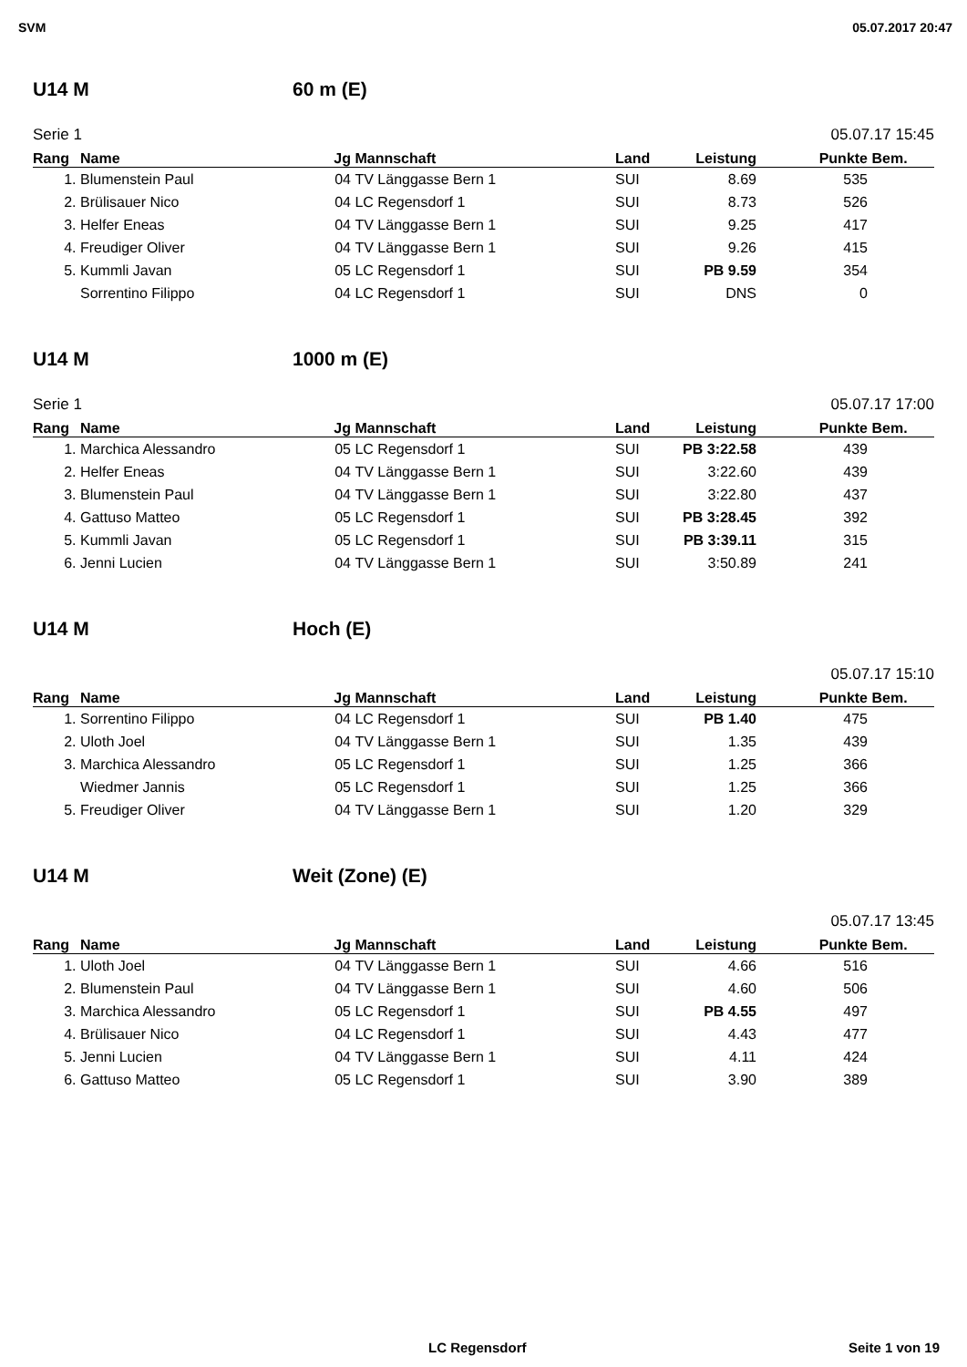SVM 05.07.2017 20:47
U14 M 60 m (E)
Serie 1 05.07.17 15:45
| Rang | Name | Jg | Mannschaft | Land | Leistung | Punkte | Bem. |
| --- | --- | --- | --- | --- | --- | --- | --- |
| 1. | Blumenstein Paul | 04 | TV Länggasse Bern 1 | SUI | 8.69 | 535 | |
| 2. | Brülisauer Nico | 04 | LC Regensdorf 1 | SUI | 8.73 | 526 | |
| 3. | Helfer Eneas | 04 | TV Länggasse Bern 1 | SUI | 9.25 | 417 | |
| 4. | Freudiger Oliver | 04 | TV Länggasse Bern 1 | SUI | 9.26 | 415 | |
| 5. | Kummli Javan | 05 | LC Regensdorf 1 | SUI | PB 9.59 | 354 | |
| | Sorrentino Filippo | 04 | LC Regensdorf 1 | SUI | DNS | 0 | |
U14 M 1000 m (E)
Serie 1 05.07.17 17:00
| Rang | Name | Jg | Mannschaft | Land | Leistung | Punkte | Bem. |
| --- | --- | --- | --- | --- | --- | --- | --- |
| 1. | Marchica Alessandro | 05 | LC Regensdorf 1 | SUI | PB 3:22.58 | 439 | |
| 2. | Helfer Eneas | 04 | TV Länggasse Bern 1 | SUI | 3:22.60 | 439 | |
| 3. | Blumenstein Paul | 04 | TV Länggasse Bern 1 | SUI | 3:22.80 | 437 | |
| 4. | Gattuso Matteo | 05 | LC Regensdorf 1 | SUI | PB 3:28.45 | 392 | |
| 5. | Kummli Javan | 05 | LC Regensdorf 1 | SUI | PB 3:39.11 | 315 | |
| 6. | Jenni Lucien | 04 | TV Länggasse Bern 1 | SUI | 3:50.89 | 241 | |
U14 M Hoch (E)
05.07.17 15:10
| Rang | Name | Jg | Mannschaft | Land | Leistung | Punkte | Bem. |
| --- | --- | --- | --- | --- | --- | --- | --- |
| 1. | Sorrentino Filippo | 04 | LC Regensdorf 1 | SUI | PB 1.40 | 475 | |
| 2. | Uloth Joel | 04 | TV Länggasse Bern 1 | SUI | 1.35 | 439 | |
| 3. | Marchica Alessandro | 05 | LC Regensdorf 1 | SUI | 1.25 | 366 | |
| | Wiedmer Jannis | 05 | LC Regensdorf 1 | SUI | 1.25 | 366 | |
| 5. | Freudiger Oliver | 04 | TV Länggasse Bern 1 | SUI | 1.20 | 329 | |
U14 M Weit (Zone) (E)
05.07.17 13:45
| Rang | Name | Jg | Mannschaft | Land | Leistung | Punkte | Bem. |
| --- | --- | --- | --- | --- | --- | --- | --- |
| 1. | Uloth Joel | 04 | TV Länggasse Bern 1 | SUI | 4.66 | 516 | |
| 2. | Blumenstein Paul | 04 | TV Länggasse Bern 1 | SUI | 4.60 | 506 | |
| 3. | Marchica Alessandro | 05 | LC Regensdorf 1 | SUI | PB 4.55 | 497 | |
| 4. | Brülisauer Nico | 04 | LC Regensdorf 1 | SUI | 4.43 | 477 | |
| 5. | Jenni Lucien | 04 | TV Länggasse Bern 1 | SUI | 4.11 | 424 | |
| 6. | Gattuso Matteo | 05 | LC Regensdorf 1 | SUI | 3.90 | 389 | |
LC Regensdorf Seite 1 von 19